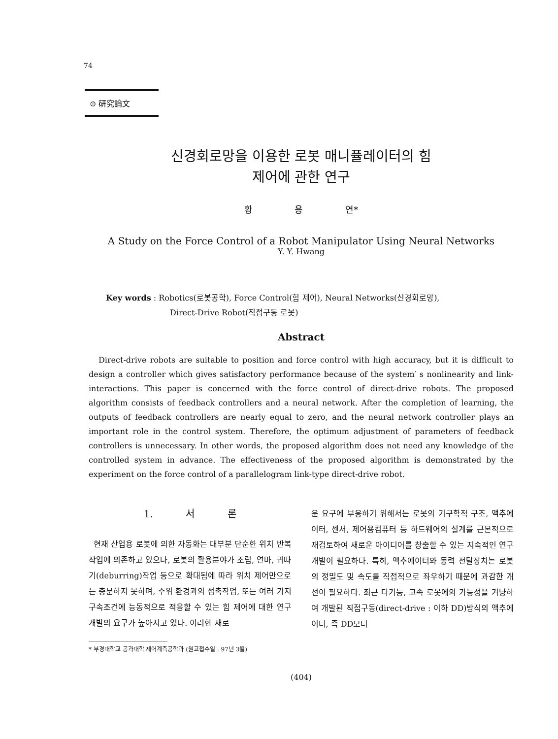74
⊙ 硏究論文
신경회로망을 이용한 로봇 매니퓰레이터의 힘
제어에 관한 연구
황 용 연*
A Study on the Force Control of a Robot Manipulator Using Neural Networks
Y. Y. Hwang
Key words : Robotics(로봇공학), Force Control(힘 제어), Neural Networks(신경회로망),
Direct-Drive Robot(직접구동 로봇)
Abstract
Direct-drive robots are suitable to position and force control with high accuracy, but it is difficult to design a controller which gives satisfactory performance because of the system′ s nonlinearity and link-interactions. This paper is concerned with the force control of direct-drive robots. The proposed algorithm consists of feedback controllers and a neural network. After the completion of learning, the outputs of feedback controllers are nearly equal to zero, and the neural network controller plays an important role in the control system. Therefore, the optimum adjustment of parameters of feedback controllers is unnecessary. In other words, the proposed algorithm does not need any knowledge of the controlled system in advance. The effectiveness of the proposed algorithm is demonstrated by the experiment on the force control of a parallelogram link-type direct-drive robot.
1. 서 론
현재 산업용 로봇에 의한 자동화는 대부분 단순한 위치 반복 작업에 의존하고 있으나, 로봇의 활용분야가 조립, 연마, 귀따기(deburring)작업 등으로 확대됨에 따라 위치 제어만으로는 충분하지 못하며, 주위 환경과의 접촉작업, 또는 여러 가지 구속조건에 능동적으로 적응할 수 있는 힘 제어에 대한 연구개발의 요구가 높아지고 있다. 이러한 새로
운 요구에 부응하기 위해서는 로봇의 기구학적 구조, 액추에이터, 센서, 제어용컴퓨터 등 하드웨어의 설계를 근본적으로 재검토하여 새로운 아이디어를 창출할 수 있는 지속적인 연구개발이 필요하다. 특히, 액추에이터와 동력 전달장치는 로봇의 정밀도 및 속도를 직접적으로 좌우하기 때문에 과감한 개선이 필요하다. 최근 다기능, 고속 로봇에의 가능성을 겨냥하여 개발된 직접구동(direct-drive : 이하 DD)방식의 액추에이터, 즉 DD모터
* 부경대학교 공과대학 제어계측공학과 (원고접수일 : 97년 3월)
(404)